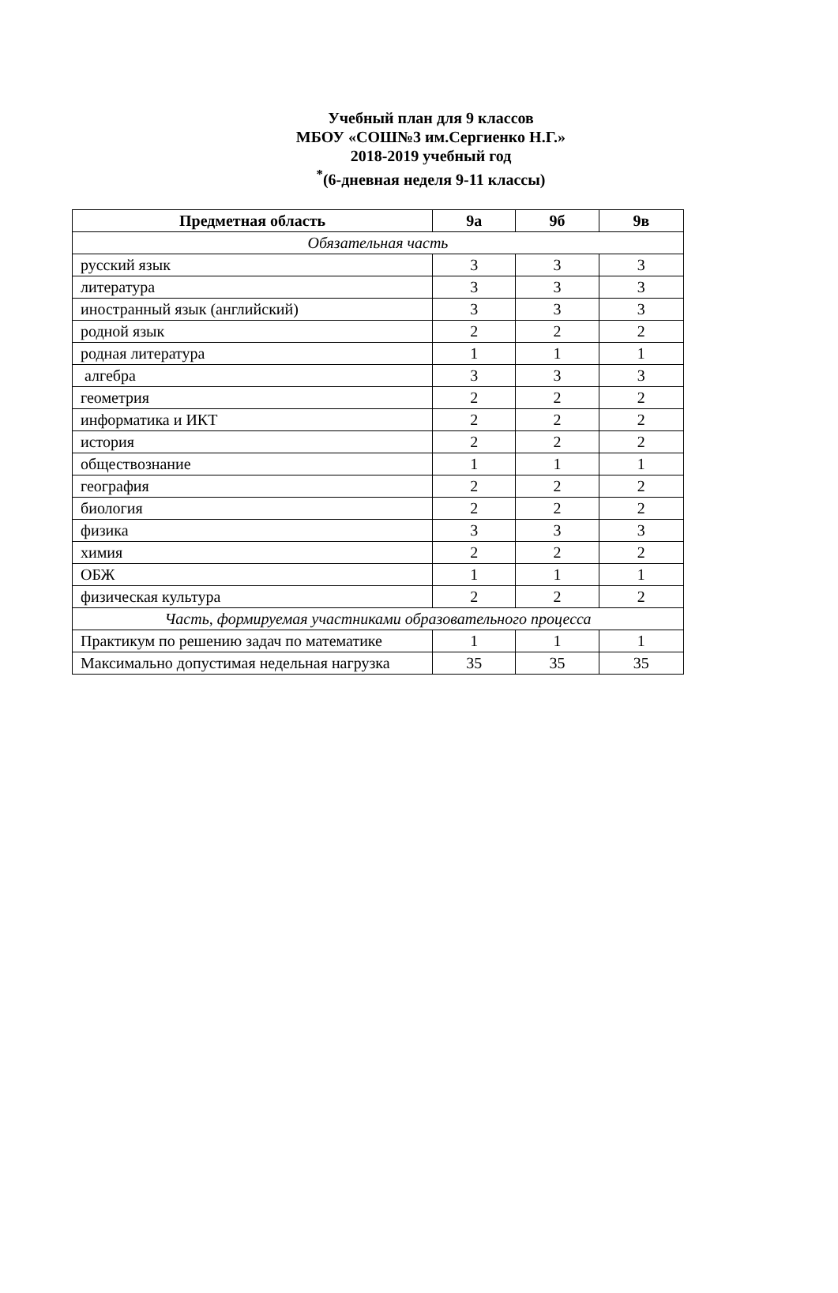Учебный план для 9 классов
МБОУ «СОШ№3 им.Сергиенко Н.Г.»
2018-2019 учебный год
<sup>*</sup> (6-дневная неделя 9-11 классы)
| Предметная область | 9а | 9б | 9в |
| --- | --- | --- | --- |
| Обязательная часть | | | |
| русский язык | 3 | 3 | 3 |
| литература | 3 | 3 | 3 |
| иностранный язык (английский) | 3 | 3 | 3 |
| родной язык | 2 | 2 | 2 |
| родная литература | 1 | 1 | 1 |
| алгебра | 3 | 3 | 3 |
| геометрия | 2 | 2 | 2 |
| информатика и ИКТ | 2 | 2 | 2 |
| история | 2 | 2 | 2 |
| обществознание | 1 | 1 | 1 |
| география | 2 | 2 | 2 |
| биология | 2 | 2 | 2 |
| физика | 3 | 3 | 3 |
| химия | 2 | 2 | 2 |
| ОБЖ | 1 | 1 | 1 |
| физическая культура | 2 | 2 | 2 |
| Часть, формируемая участниками образовательного процесса | | | |
| Практикум по решению задач по математике | 1 | 1 | 1 |
| Максимально допустимая недельная нагрузка | 35 | 35 | 35 |